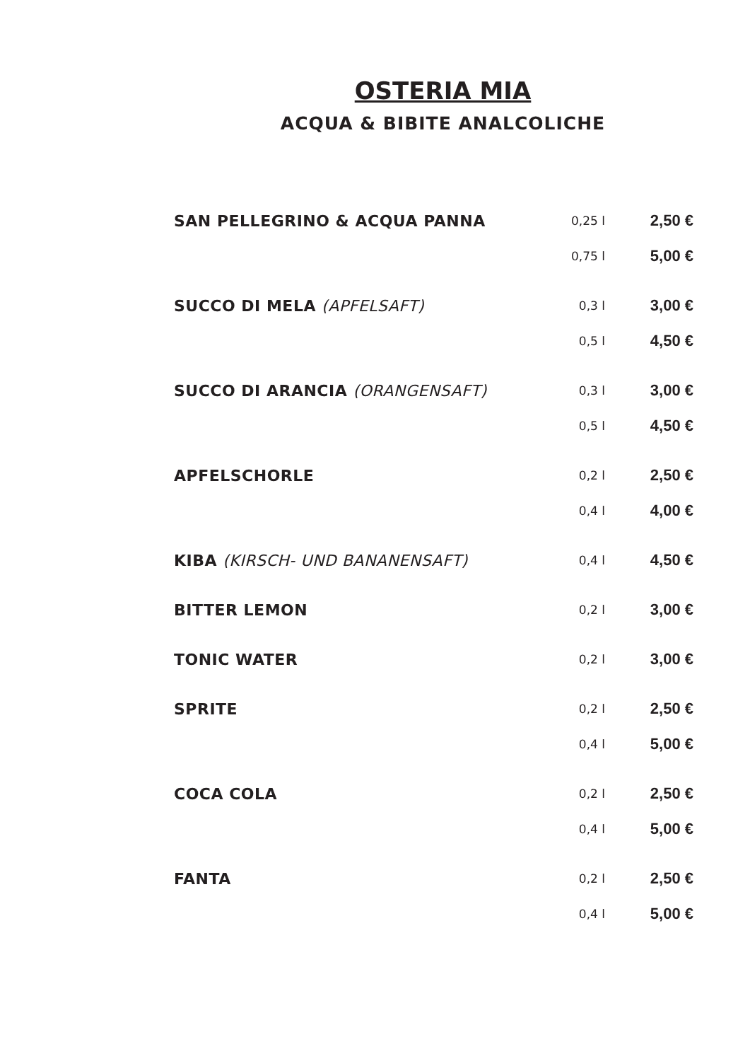OSTERIA MIA
ACQUA & BIBITE ANALCOLICHE
| SAN PELLEGRINO & ACQUA PANNA | 0,25 l | 2,50 € |
| | 0,75 l | 5,00 € |
| SUCCO DI MELA (APFELSAFT) | 0,3 l | 3,00 € |
| | 0,5 l | 4,50 € |
| SUCCO DI ARANCIA (ORANGENSAFT) | 0,3 l | 3,00 € |
| | 0,5 l | 4,50 € |
| APFELSCHORLE | 0,2 l | 2,50 € |
| | 0,4 l | 4,00 € |
| KIBA (KIRSCH- UND BANANENSAFT) | 0,4 l | 4,50 € |
| BITTER LEMON | 0,2 l | 3,00 € |
| TONIC WATER | 0,2 l | 3,00 € |
| SPRITE | 0,2 l | 2,50 € |
| | 0,4 l | 5,00 € |
| COCA COLA | 0,2 l | 2,50 € |
| | 0,4 l | 5,00 € |
| FANTA | 0,2 l | 2,50 € |
| | 0,4 l | 5,00 € |